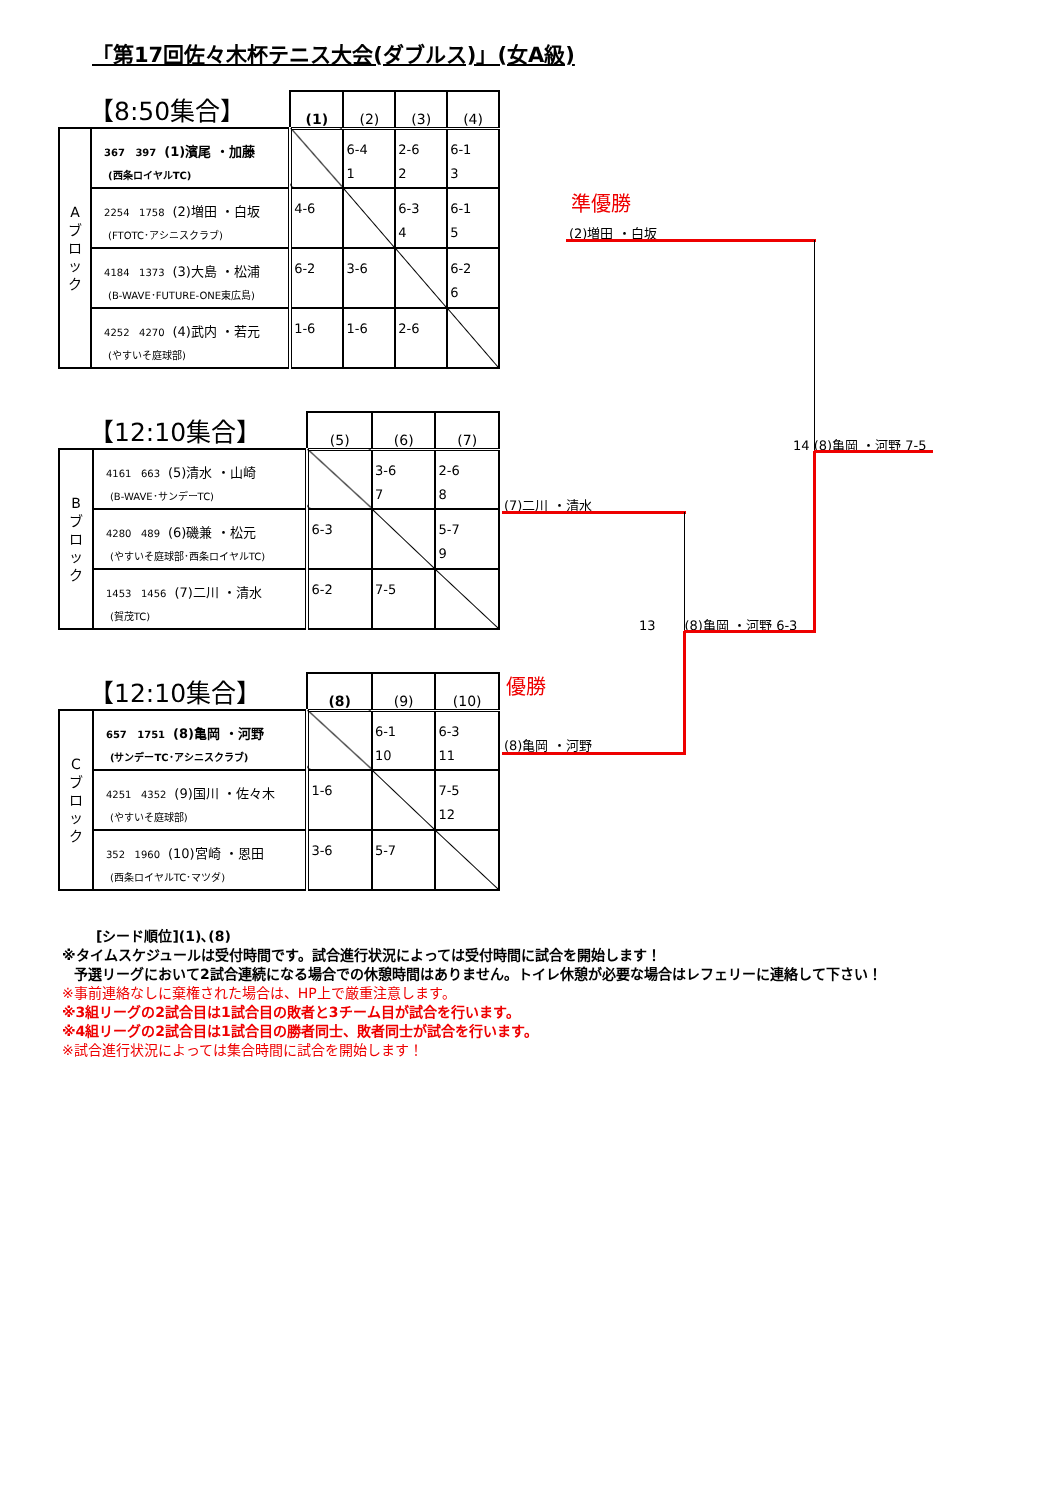「第17回佐々木杯テニス大会(ダブルス)」(女A級)
| 【8:50集合】 | | (1) | (2) | (3) | (4) |
| --- | --- | --- | --- | --- | --- |
| A ブ ロ ッ ク | 367 397 (1)濱尾 ・加藤 (西条ロイヤルTC) | | 6-4 1 | 2-6 2 | 6-1 3 |
| | 2254 1758 (2)増田 ・白坂 (FTOTC･アシニスクラブ) | 4-6 | | 6-3 4 | 6-1 5 |
| | 4184 1373 (3)大島 ・松浦 (B-WAVE･FUTURE-ONE東広島) | 6-2 | 3-6 | | 6-2 6 |
| | 4252 4270 (4)武内 ・若元 (やすいそ庭球部) | 1-6 | 1-6 | 2-6 | |
| 【12:10集合】 | | (5) | (6) | (7) |
| --- | --- | --- | --- | --- |
| B ブ ロ ッ ク | 4161 663 (5)清水 ・山崎 (B-WAVE･サンデーTC) | | 3-6 7 | 2-6 8 |
| | 4280 489 (6)磯兼 ・松元 (やすいそ庭球部･西条ロイヤルTC) | 6-3 | | 5-7 9 |
| | 1453 1456 (7)二川 ・清水 (賀茂TC) | 6-2 | 7-5 | |
| 【12:10集合】 | | (8) | (9) | (10) |
| --- | --- | --- | --- | --- |
| C ブ ロ ッ ク | 657 1751 (8)亀岡 ・河野 (サンデーTC･アシニスクラブ) | | 6-1 10 | 6-3 11 |
| | 4251 4352 (9)国川 ・佐々木 (やすいそ庭球部) | 1-6 | | 7-5 12 |
| | 352 1960 (10)宮崎 ・恩田 (西条ロイヤルTC･マツダ) | 3-6 | 5-7 | |
準優勝
(2)増田 ・白坂
14 (8)亀岡 ・河野 7-5
(7)二川 ・清水
13 (8)亀岡 ・河野 6-3
優勝
(8)亀岡 ・河野
[シード順位](1)､(8)
※タイムスケジュールは受付時間です。試合進行状況によっては受付時間に試合を開始します！
予選リーグにおいて2試合連続になる場合での休憩時間はありません。トイレ休憩が必要な場合はレフェリーに連絡して下さい！
※事前連絡なしに棄権された場合は、HP上で厳重注意します。
※3組リーグの2試合目は1試合目の敗者と3チーム目が試合を行います。
※4組リーグの2試合目は1試合目の勝者同士、敗者同士が試合を行います。
※試合進行状況によっては集合時間に試合を開始します！